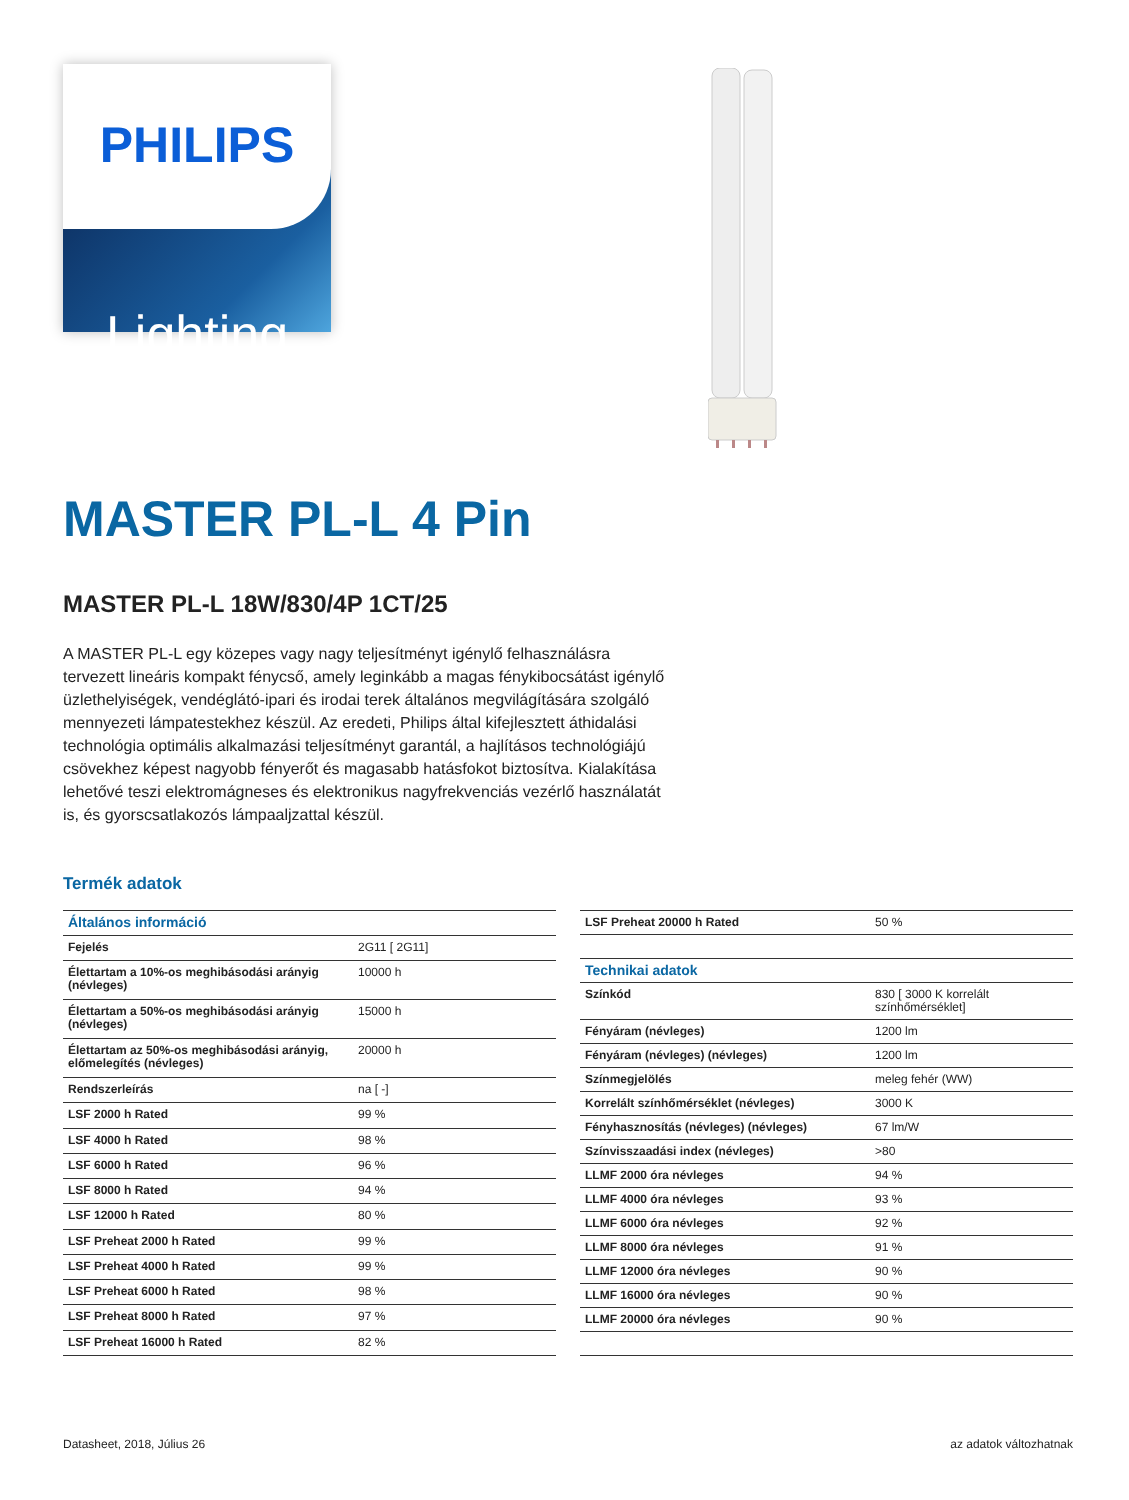PHILIPS
Lighting
MASTER PL-L 4 Pin
MASTER PL-L 18W/830/4P 1CT/25
A MASTER PL-L egy közepes vagy nagy teljesítményt igénylő felhasználásra tervezett lineáris kompakt fénycső, amely leginkább a magas fénykibocsátást igénylő üzlethelyiségek, vendéglátó-ipari és irodai terek általános megvilágítására szolgáló mennyezeti lámpatestekhez készül. Az eredeti, Philips által kifejlesztett áthidalási technológia optimális alkalmazási teljesítményt garantál, a hajlításos technológiájú csövekhez képest nagyobb fényerőt és magasabb hatásfokot biztosítva. Kialakítása lehetővé teszi elektromágneses és elektronikus nagyfrekvenciás vezérlő használatát is, és gyorscsatlakozós lámpaaljzattal készül.
Termék adatok
| Általános információ | |
| Fejelés | 2G11 [ 2G11] |
| Élettartam a 10%-os meghibásodási arányig (névleges) | 10000 h |
| Élettartam a 50%-os meghibásodási arányig (névleges) | 15000 h |
| Élettartam az 50%-os meghibásodási arányig, előmelegítés (névleges) | 20000 h |
| Rendszerleírás | na [ -] |
| LSF 2000 h Rated | 99 % |
| LSF 4000 h Rated | 98 % |
| LSF 6000 h Rated | 96 % |
| LSF 8000 h Rated | 94 % |
| LSF 12000 h Rated | 80 % |
| LSF Preheat 2000 h Rated | 99 % |
| LSF Preheat 4000 h Rated | 99 % |
| LSF Preheat 6000 h Rated | 98 % |
| LSF Preheat 8000 h Rated | 97 % |
| LSF Preheat 16000 h Rated | 82 % |
| LSF Preheat 20000 h Rated | 50 % |
| Technikai adatok | |
| Színkód | 830 [ 3000 K korrelált színhőmérséklet] |
| Fényáram (névleges) | 1200 lm |
| Fényáram (névleges) (névleges) | 1200 lm |
| Színmegjelölés | meleg fehér (WW) |
| Korrelált színhőmérséklet (névleges) | 3000 K |
| Fényhasznosítás (névleges) (névleges) | 67 lm/W |
| Színvisszaadási index (névleges) | >80 |
| LLMF 2000 óra névleges | 94 % |
| LLMF 4000 óra névleges | 93 % |
| LLMF 6000 óra névleges | 92 % |
| LLMF 8000 óra névleges | 91 % |
| LLMF 12000 óra névleges | 90 % |
| LLMF 16000 óra névleges | 90 % |
| LLMF 20000 óra névleges | 90 % |
Datasheet, 2018, Július 26 az adatok változhatnak